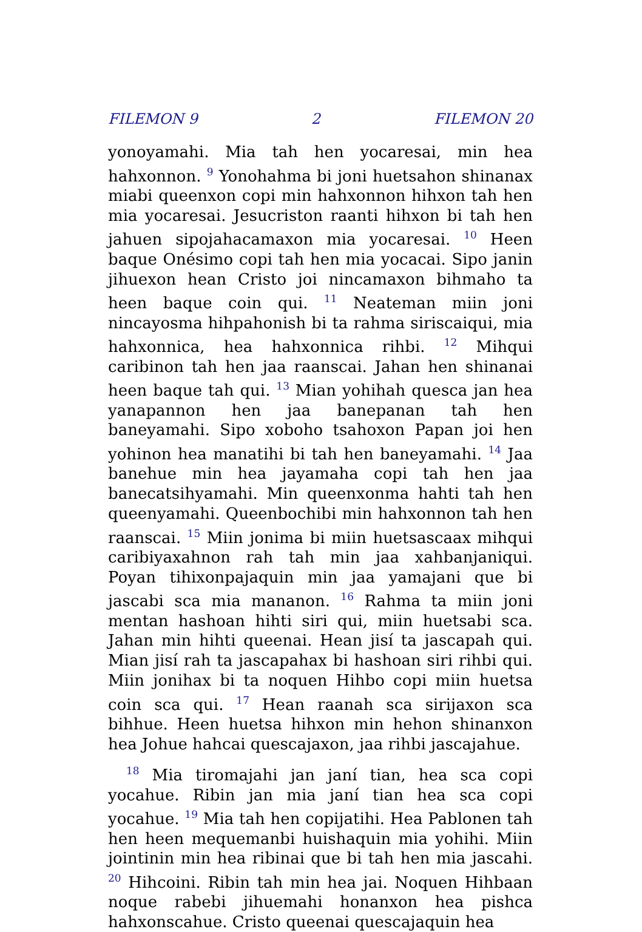FILEMON 9 2 FILEMON 20
yonoyamahi. Mia tah hen yocaresai, min hea hahxonnon. <sup>9</sup> Yonohahma bi joni huetsahon shinanax miabi queenxon copi min hahxonnon hihxon tah hen mia yocaresai. Jesucriston raanti hihxon bi tah hen jahuen sipojahacamaxon mia yocaresai. <sup>10</sup> Heen baque Onésimo copi tah hen mia yocacai. Sipo janin jihuexon hean Cristo joi nincamaxon bihmaho ta heen baque coin qui. <sup>11</sup> Neateman miin joni nincayosma hihpahonish bi ta rahma siriscaiqui, mia hahxonnica, hea hahxonnica rihbi. <sup>12</sup> Mihqui caribinon tah hen jaa raanscai. Jahan hen shinanai heen baque tah qui. <sup>13</sup> Mian yohihah quesca jan hea yanapannon hen jaa banepanan tah hen baneyamahi. Sipo xoboho tsahoxon Papan joi hen yohinon hea manatihi bi tah hen baneyamahi. <sup>14</sup> Jaa banehue min hea jayamaha copi tah hen jaa banecatsihyamahi. Min queenxonma hahti tah hen queenyamahi. Queenbochibi min hahxonnon tah hen raanscai. <sup>15</sup> Miin jonima bi miin huetsascaax mihqui caribiyaxahnon rah tah min jaa xahbanjaniqui. Poyan tihixonpajaquin min jaa yamajani que bi jascabi sca mia mananon. <sup>16</sup> Rahma ta miin joni mentan hashoan hihti siri qui, miin huetsabi sca. Jahan min hihti queenai. Hean jisí ta jascapah qui. Mian jisí rah ta jascapahax bi hashoan siri rihbi qui. Miin jonihax bi ta noquen Hihbo copi miin huetsa coin sca qui. <sup>17</sup> Hean raanah sca sirijaxon sca bihhue. Heen huetsa hihxon min hehon shinanxon hea Johue hahcai quescajaxon, jaa rihbi jascajahue.
<sup>18</sup> Mia tiromajahi jan janí tian, hea sca copi yocahue. Ribin jan mia janí tian hea sca copi yocahue. <sup>19</sup> Mia tah hen copijatihi. Hea Pablonen tah hen heen mequemanbi huishaquin mia yohihi. Miin jointinin min hea ribinai que bi tah hen mia jascahi. <sup>20</sup> Hihcoini. Ribin tah min hea jai. Noquen Hihbaan noque rabebi jihuemahi honanxon hea pishca hahxonscahue. Cristo queenai quescajaquin hea